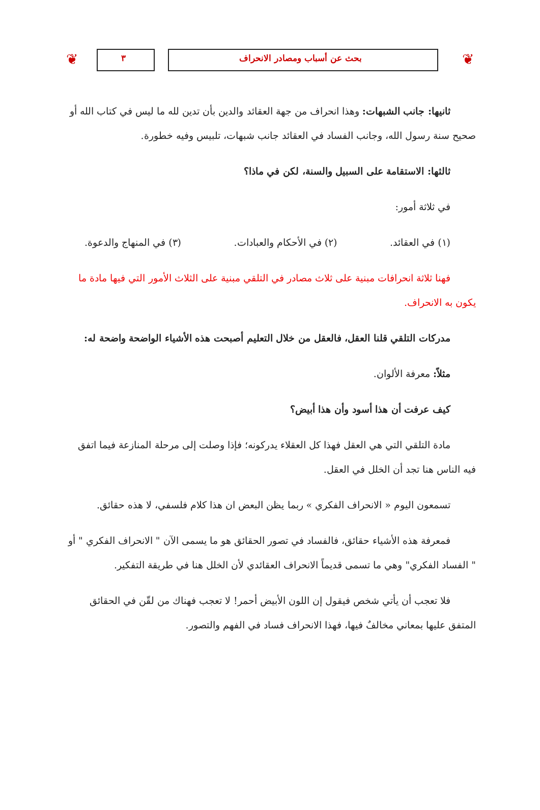❦ بحث عن أسباب ومصادر الانحراف ٣ ❦
ثانيها: جانب الشبهات: وهذا انحراف من جهة العقائد والدين بأن تدين لله ما ليس في كتاب الله أو صحيح سنة رسول الله، وجانب الفساد في العقائد جانب شبهات، تلبيس وفيه خطورة.
ثالثها: الاستقامة على السبيل والسنة، لكن في ماذا؟
في ثلاثة أمور:
(١) في العقائد. (٢) في الأحكام والعبادات. (٣) في المنهاج والدعوة.
فهنا ثلاثة انحرافات مبنية على ثلاث مصادر في التلقي مبنية على الثلاث الأمور التي فيها مادة ما يكون به الانحراف.
مدركات التلقي قلنا العقل، فالعقل من خلال التعليم أصبحت هذه الأشياء الواضحة واضحة له:
مثلاً: معرفة الألوان.
كيف عرفت أن هذا أسود وأن هذا أبيض؟
مادة التلقي التي هي العقل فهذا كل العقلاء يدركونه؛ فإذا وصلت إلى مرحلة المنازعة فيما اتفق فيه الناس هنا تجد أن الخلل في العقل.
تسمعون اليوم « الانحراف الفكري » ربما يظن البعض ان هذا كلام فلسفي، لا هذه حقائق.
فمعرفة هذه الأشياء حقائق، فالفساد في تصور الحقائق هو ما يسمى الآن " الانحراف الفكري " أو " الفساد الفكري" وهي ما تسمى قديماً الانحراف العقائدي لأن الخلل هنا في طريقة التفكير.
فلا تعجب أن يأتي شخص فيقول إن اللون الأبيض أحمر! لا تعجب فهناك من لقّن في الحقائق المتفق عليها بمعاني مخالفٌ فيها، فهذا الانحراف فساد في الفهم والتصور.